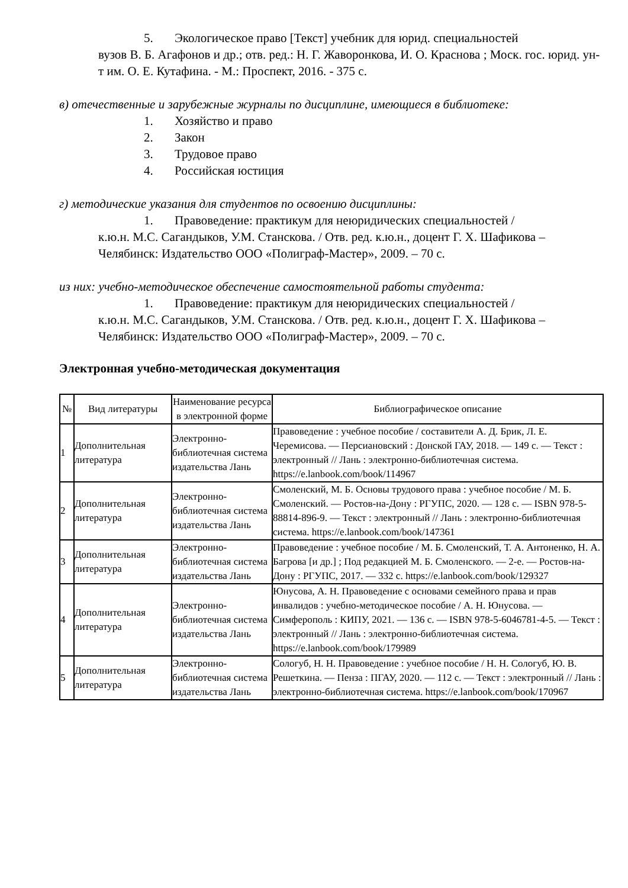5. Экологическое право [Текст] учебник для юрид. специальностей
вузов В. Б. Агафонов и др.; отв. ред.: Н. Г. Жаворонкова, И. О. Краснова ; Моск. гос. юрид. ун-т им. О. Е. Кутафина. - М.: Проспект, 2016. - 375 с.
в) отечественные и зарубежные журналы по дисциплине, имеющиеся в библиотеке:
1. Хозяйство и право
2. Закон
3. Трудовое право
4. Российская юстиция
г) методические указания для студентов по освоению дисциплины:
1. Правоведение: практикум для неюридических специальностей /
к.ю.н. М.С. Сагандыков, У.М. Станскова. / Отв. ред. к.ю.н., доцент Г. Х. Шафикова – Челябинск: Издательство ООО «Полиграф-Мастер», 2009. – 70 с.
из них: учебно-методическое обеспечение самостоятельной работы студента:
1. Правоведение: практикум для неюридических специальностей /
к.ю.н. М.С. Сагандыков, У.М. Станскова. / Отв. ред. к.ю.н., доцент Г. Х. Шафикова – Челябинск: Издательство ООО «Полиграф-Мастер», 2009. – 70 с.
Электронная учебно-методическая документация
| № | Вид литературы | Наименование ресурса в электронной форме | Библиографическое описание |
| --- | --- | --- | --- |
| 1 | Дополнительная литература | Электронно-библиотечная система издательства Лань | Правоведение : учебное пособие / составители А. Д. Брик, Л. Е. Черемисова. — Персиановский : Донской ГАУ, 2018. — 149 с. — Текст : электронный // Лань : электронно-библиотечная система. https://e.lanbook.com/book/114967 |
| 2 | Дополнительная литература | Электронно-библиотечная система издательства Лань | Смоленский, М. Б. Основы трудового права : учебное пособие / М. Б. Смоленский. — Ростов-на-Дону : РГУПС, 2020. — 128 с. — ISBN 978-5-88814-896-9. — Текст : электронный // Лань : электронно-библиотечная система. https://e.lanbook.com/book/147361 |
| 3 | Дополнительная литература | Электронно-библиотечная система издательства Лань | Правоведение : учебное пособие / М. Б. Смоленский, Т. А. Антоненко, Н. А. Багрова [и др.] ; Под редакцией М. Б. Смоленского. — 2-е. — Ростов-на-Дону : РГУПС, 2017. — 332 с. https://e.lanbook.com/book/129327 |
| 4 | Дополнительная литература | Электронно-библиотечная система издательства Лань | Юнусова, А. Н. Правоведение с основами семейного права и прав инвалидов : учебно-методическое пособие / А. Н. Юнусова. — Симферополь : КИПУ, 2021. — 136 с. — ISBN 978-5-6046781-4-5. — Текст : электронный // Лань : электронно-библиотечная система. https://e.lanbook.com/book/179989 |
| 5 | Дополнительная литература | Электронно-библиотечная система издательства Лань | Сологуб, Н. Н. Правоведение : учебное пособие / Н. Н. Сологуб, Ю. В. Решеткина. — Пенза : ПГАУ, 2020. — 112 с. — Текст : электронный // Лань : электронно-библиотечная система. https://e.lanbook.com/book/170967 |